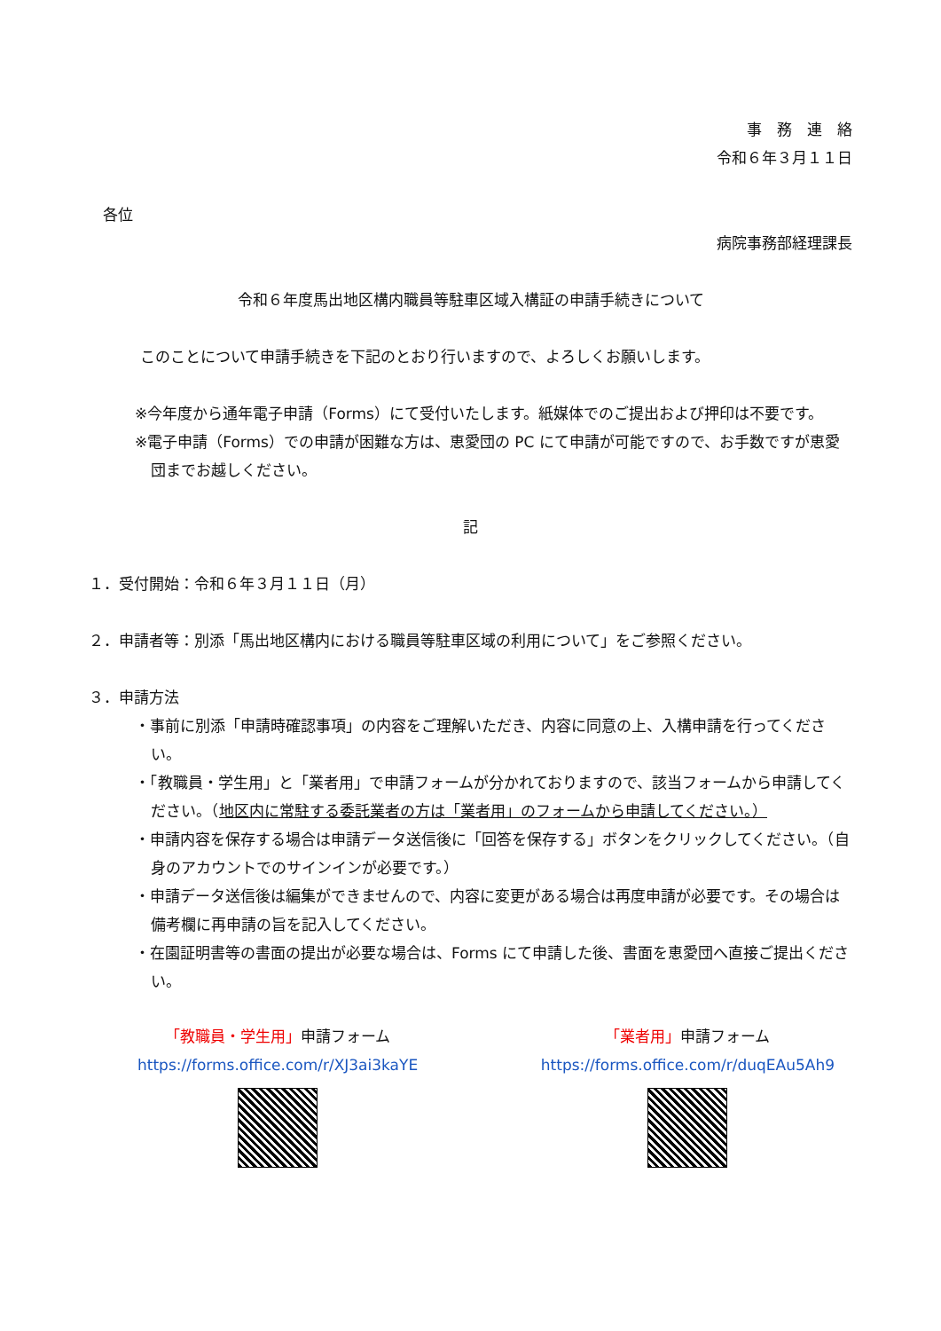事　務　連　絡
令和６年３月１１日
各位
病院事務部経理課長
令和６年度馬出地区構内職員等駐車区域入構証の申請手続きについて
このことについて申請手続きを下記のとおり行いますので、よろしくお願いします。
※今年度から通年電子申請（Forms）にて受付いたします。紙媒体でのご提出および押印は不要です。
※電子申請（Forms）での申請が困難な方は、恵愛団の PC にて申請が可能ですので、お手数ですが恵愛団までお越しください。
記
１．受付開始：令和６年３月１１日（月）
２．申請者等：別添「馬出地区構内における職員等駐車区域の利用について」をご参照ください。
３．申請方法
・事前に別添「申請時確認事項」の内容をご理解いただき、内容に同意の上、入構申請を行ってください。
・「教職員・学生用」と「業者用」で申請フォームが分かれておりますので、該当フォームから申請してください。（地区内に常駐する委託業者の方は「業者用」のフォームから申請してください。）
・申請内容を保存する場合は申請データ送信後に「回答を保存する」ボタンをクリックしてください。（自身のアカウントでのサインインが必要です。）
・申請データ送信後は編集ができませんので、内容に変更がある場合は再度申請が必要です。その場合は備考欄に再申請の旨を記入してください。
・在園証明書等の書面の提出が必要な場合は、Forms にて申請した後、書面を恵愛団へ直接ご提出ください。
「教職員・学生用」申請フォーム
https://forms.office.com/r/XJ3ai3kaYE
「業者用」申請フォーム
https://forms.office.com/r/duqEAu5Ah9